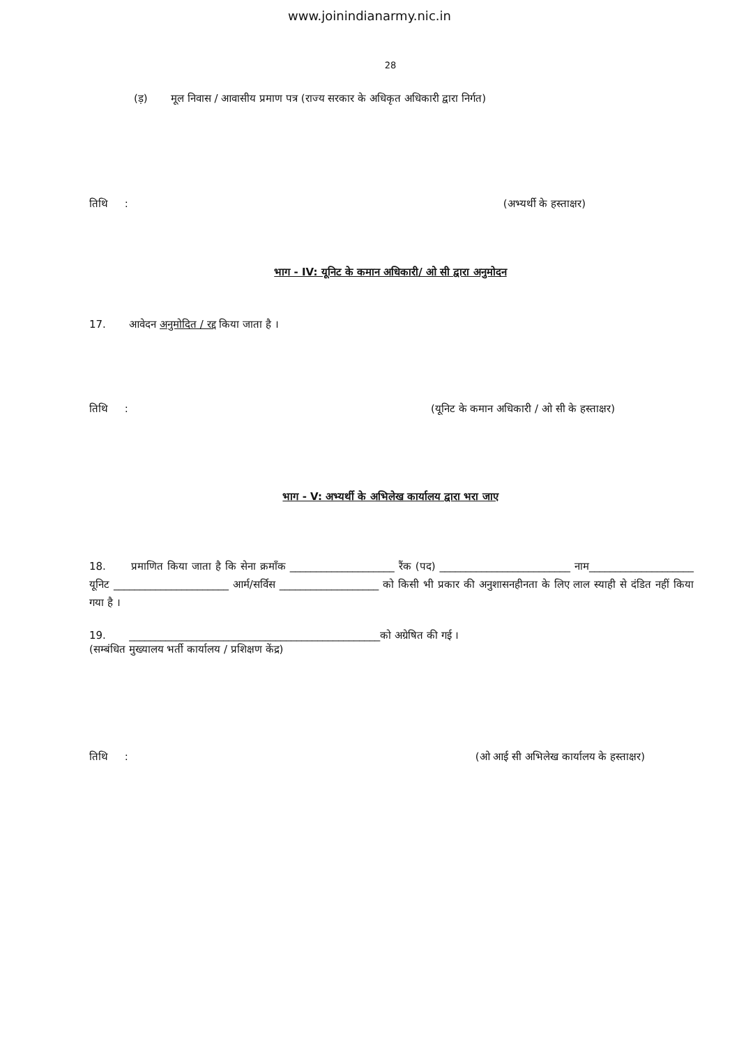www.joinindianarmy.nic.in
28
(ड़) मूल निवास / आवासीय प्रमाण पत्र (राज्य सरकार के अधिकृत अधिकारी द्वारा निर्गत)
तिथि : (अभ्यर्थी के हस्ताक्षर)
भाग - IV: यूनिट के कमान अधिकारी/ ओ सी द्वारा अनुमोदन
17. आवेदन अनुमोदित / रद्द किया जाता है ।
तिथि : (यूनिट के कमान अधिकारी / ओ सी के हस्ताक्षर)
भाग - V: अभ्यर्थी के अभिलेख कार्यालय द्वारा भरा जाए
18. प्रमाणित किया जाता है कि सेना क्रमाँक ____________________ रैंक (पद) _________________________ नाम____________________ यूनिट ______________________ आर्म/सर्विस ___________________ को किसी भी प्रकार की अनुशासनहीनता के लिए लाल स्याही से दंडित नहीं किया गया है ।
19. ________________________________________________को अग्रेषित की गई ।
(सम्बंधित मुख्यालय भर्ती कार्यालय / प्रशिक्षण केंद्र)
तिथि : (ओ आई सी अभिलेख कार्यालय के हस्ताक्षर)